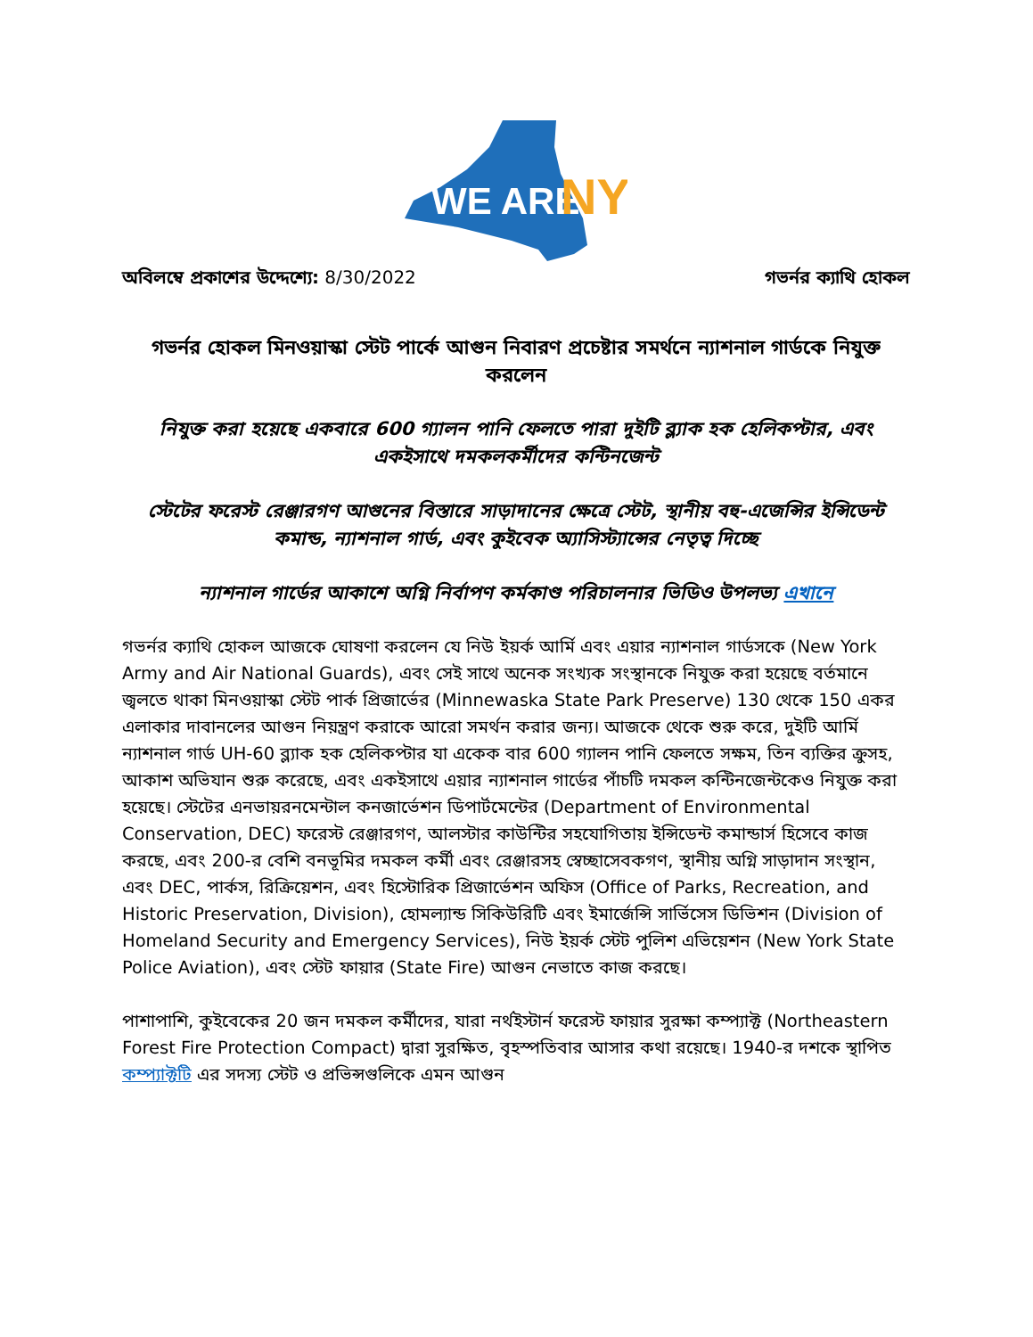WE ARE
NY
অবিলম্বে প্রকাশের উদ্দেশ্যে: 8/30/2022 গভর্নর ক্যাথি হোকল
গভর্নর হোকল মিনওয়াস্কা স্টেট পার্কে আগুন নিবারণ প্রচেষ্টার সমর্থনে ন্যাশনাল গার্ডকে নিযুক্ত করলেন
নিযুক্ত করা হয়েছে একবারে 600 গ্যালন পানি ফেলতে পারা দুইটি ব্ল্যাক হক হেলিকপ্টার, এবং একইসাথে দমকলকর্মীদের কন্টিনজেন্ট
স্টেটের ফরেস্ট রেঞ্জারগণ আগুনের বিস্তারে সাড়াদানের ক্ষেত্রে স্টেট, স্থানীয় বহু-এজেন্সির ইন্সিডেন্ট কমান্ড, ন্যাশনাল গার্ড, এবং কুইবেক অ্যাসিস্ট্যান্সের নেতৃত্ব দিচ্ছে
ন্যাশনাল গার্ডের আকাশে অগ্নি নির্বাপণ কর্মকাণ্ড পরিচালনার ভিডিও উপলভ্য এখানে
গভর্নর ক্যাথি হোকল আজকে ঘোষণা করলেন যে নিউ ইয়র্ক আর্মি এবং এয়ার ন্যাশনাল গার্ডসকে (New York Army and Air National Guards), এবং সেই সাথে অনেক সংখ্যক সংস্থানকে নিযুক্ত করা হয়েছে বর্তমানে জ্বলতে থাকা মিনওয়াস্কা স্টেট পার্ক প্রিজার্ভের (Minnewaska State Park Preserve) 130 থেকে 150 একর এলাকার দাবানলের আগুন নিয়ন্ত্রণ করাকে আরো সমর্থন করার জন্য। আজকে থেকে শুরু করে, দুইটি আর্মি ন্যাশনাল গার্ড UH-60 ব্ল্যাক হক হেলিকপ্টার যা একেক বার 600 গ্যালন পানি ফেলতে সক্ষম, তিন ব্যক্তির ক্রুসহ, আকাশ অভিযান শুরু করেছে, এবং একইসাথে এয়ার ন্যাশনাল গার্ডের পাঁচটি দমকল কন্টিনজেন্টকেও নিযুক্ত করা হয়েছে। স্টেটের এনভায়রনমেন্টাল কনজার্ভেশন ডিপার্টমেন্টের (Department of Environmental Conservation, DEC) ফরেস্ট রেঞ্জারগণ, আলস্টার কাউন্টির সহযোগিতায় ইন্সিডেন্ট কমান্ডার্স হিসেবে কাজ করছে, এবং 200-র বেশি বনভূমির দমকল কর্মী এবং রেঞ্জারসহ স্বেচ্ছাসেবকগণ, স্থানীয় অগ্নি সাড়াদান সংস্থান, এবং DEC, পার্কস, রিক্রিয়েশন, এবং হিস্টোরিক প্রিজার্ভেশন অফিস (Office of Parks, Recreation, and Historic Preservation, Division), হোমল্যান্ড সিকিউরিটি এবং ইমার্জেন্সি সার্ভিসেস ডিভিশন (Division of Homeland Security and Emergency Services), নিউ ইয়র্ক স্টেট পুলিশ এভিয়েশন (New York State Police Aviation), এবং স্টেট ফায়ার (State Fire) আগুন নেভাতে কাজ করছে।
পাশাপাশি, কুইবেকের 20 জন দমকল কর্মীদের, যারা নর্থইস্টার্ন ফরেস্ট ফায়ার সুরক্ষা কম্প্যাক্ট (Northeastern Forest Fire Protection Compact) দ্বারা সুরক্ষিত, বৃহস্পতিবার আসার কথা রয়েছে। 1940-র দশকে স্থাপিত কম্প্যাক্টটি এর সদস্য স্টেট ও প্রভিন্সগুলিকে এমন আগুন